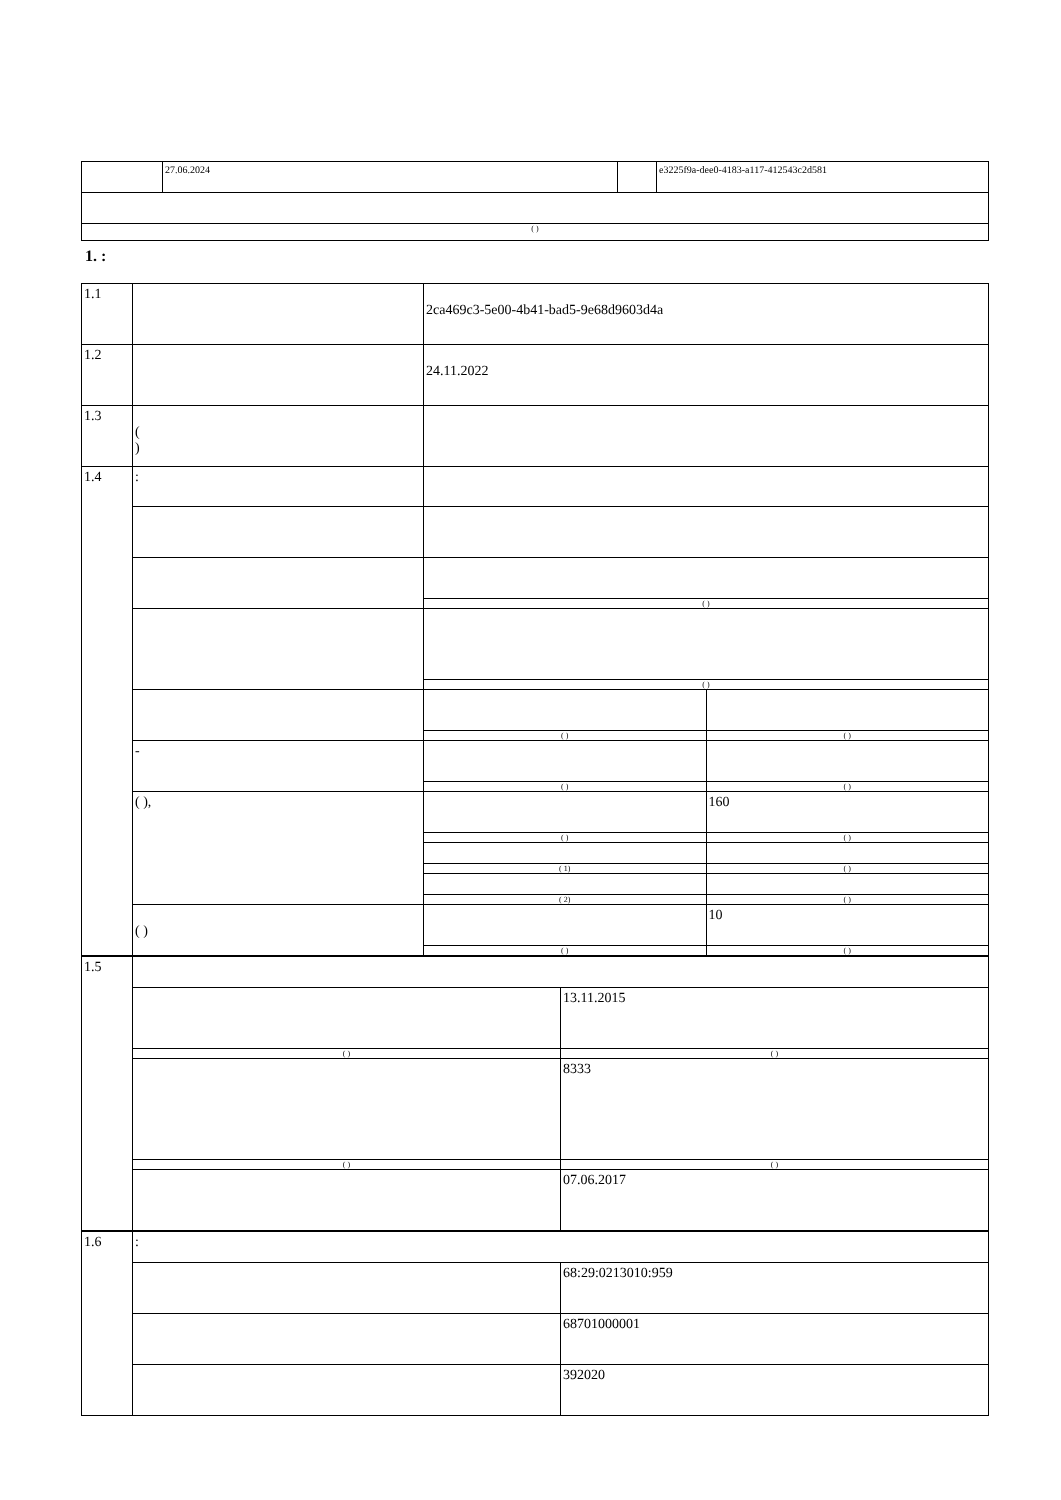| | 27.06.2024 | | e3225f9a-dee0-4183-a117-412543c2d581 |
| ( ) | | | |
1. :
| 1.1 | | 2ca469c3-5e00-4b41-bad5-9e68d9603d4a | |
| 1.2 | | 24.11.2022 | |
| 1.3 | ( ) | | |
| 1.4 | : | | |
| | | ( ) | |
| | | ( ) | |
| | | ( ) | ( ) |
| | - | | |
| | | ( ) | ( ) |
| | ( ), | | 160 |
| | | ( ) | ( ) |
| | | ( 1) | ( ) |
| | | ( 2) | ( ) |
| | ( ) | | 10 |
| | | ( ) | ( ) |
| 1.5 | | |
| | | 13.11.2015 |
| | ( ) | ( ) |
| | | 8333 |
| | ( ) | ( ) |
| | | 07.06.2017 |
| 1.6 | : | |
| | | 68:29:0213010:959 |
| | | 68701000001 |
| | | 392020 |